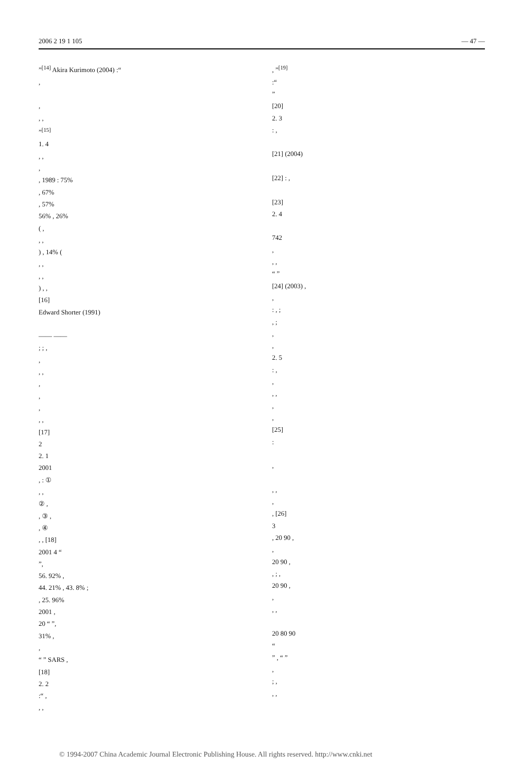2006 2 19 1 105 — 47 —
”<sup>[14]</sup> Akira Kurimoto (2004) :“
,
,
, ,
”<sup>[15]</sup>
1. 4
, ,
,
, 1989 : 75%
, 67%
, 57%
56% , 26%
( ,
, ,
) , 14% (
, ,
, ,
) , ,
[16]
Edward Shorter (1991)
—— ——
; ; ,
,
, ,
,
,
,
, ,
[17]
2
2. 1
2001
, : ①
, ,
② ,
, ③ ,
, ④
, , [18]
2001 4 “
”,
56. 92% ,
44. 21% , 43. 8% ;
, 25. 96%
2001 ,
20 “ ”,
31% ,
,
“ ” SARS ,
[18]
2. 2
:“ ,
, ,
, ”<sup>[19]</sup>
:“
”
[20]
2. 3
: ,
[21] (2004)
[22] : ,
[23]
2. 4
742
,
, ,
“ ”
[24] (2003) ,
,
: , ;
, ;
,
,
2. 5
: ,
,
, ,
,
,
[25]
:
,
, ,
,
, [26]
3
, 20 90 ,
,
20 90 ,
, ; ,
20 90 ,
,
, ,
20 80 90
“
” , “ ”
,
; ,
, ,
© 1994-2007 China Academic Journal Electronic Publishing House. All rights reserved. http://www.cnki.net